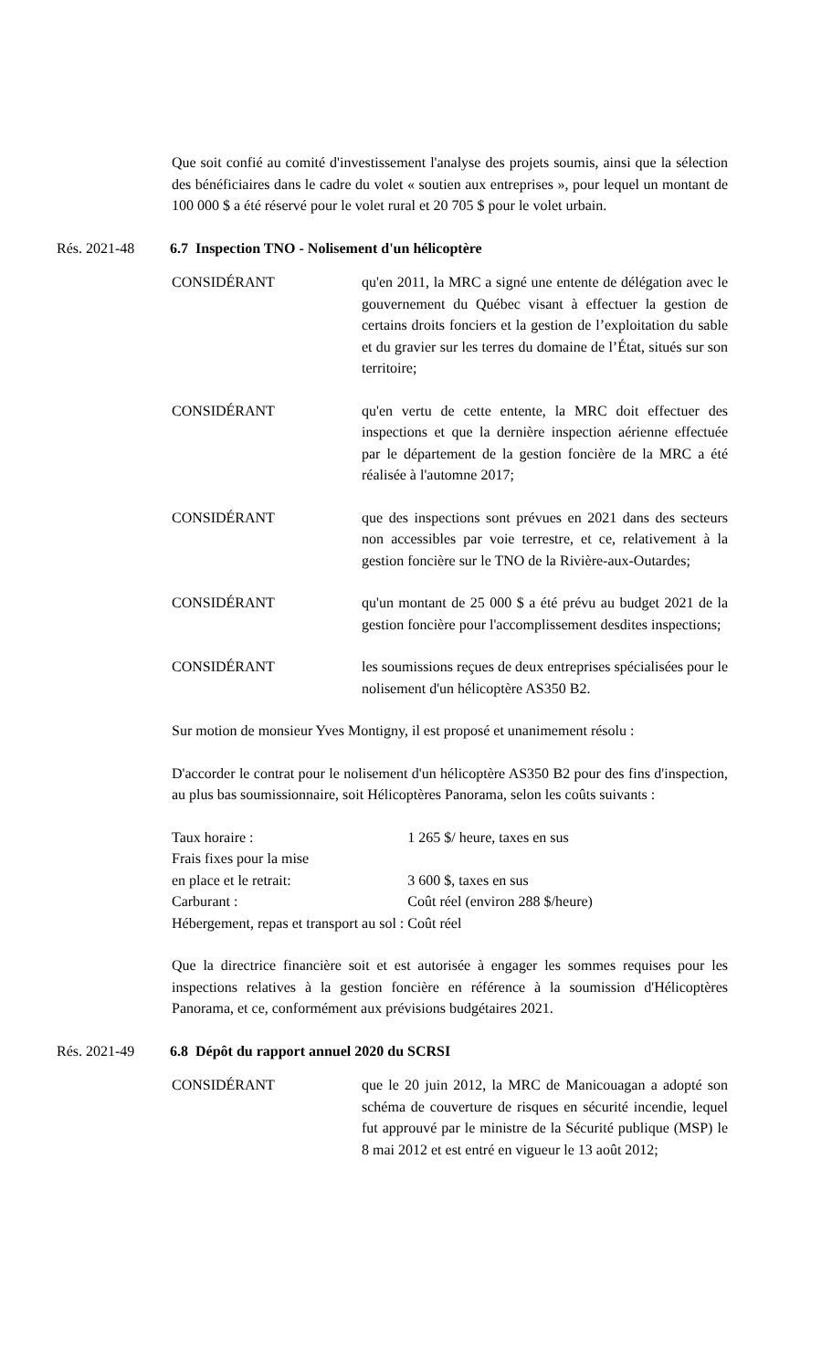Que soit confié au comité d'investissement l'analyse des projets soumis, ainsi que la sélection des bénéficiaires dans le cadre du volet « soutien aux entreprises », pour lequel un montant de 100 000 $ a été réservé pour le volet rural et 20 705 $ pour le volet urbain.
Rés. 2021-48 6.7 Inspection TNO - Nolisement d'un hélicoptère
CONSIDÉRANT qu'en 2011, la MRC a signé une entente de délégation avec le gouvernement du Québec visant à effectuer la gestion de certains droits fonciers et la gestion de l’exploitation du sable et du gravier sur les terres du domaine de l’État, situés sur son territoire;
CONSIDÉRANT qu'en vertu de cette entente, la MRC doit effectuer des inspections et que la dernière inspection aérienne effectuée par le département de la gestion foncière de la MRC a été réalisée à l'automne 2017;
CONSIDÉRANT que des inspections sont prévues en 2021 dans des secteurs non accessibles par voie terrestre, et ce, relativement à la gestion foncière sur le TNO de la Rivière-aux-Outardes;
CONSIDÉRANT qu'un montant de 25 000 $ a été prévu au budget 2021 de la gestion foncière pour l'accomplissement desdites inspections;
CONSIDÉRANT les soumissions reçues de deux entreprises spécialisées pour le nolisement d'un hélicoptère AS350 B2.
Sur motion de monsieur Yves Montigny, il est proposé et unanimement résolu :
D'accorder le contrat pour le nolisement d'un hélicoptère AS350 B2 pour des fins d'inspection, au plus bas soumissionnaire, soit Hélicoptères Panorama, selon les coûts suivants :
| Taux horaire : | 1 265 $/ heure, taxes en sus |
| Frais fixes pour la mise en place et le retrait: | 3 600 $, taxes en sus |
| Carburant : | Coût réel (environ 288 $/heure) |
| Hébergement, repas et transport au sol : | Coût réel |
Que la directrice financière soit et est autorisée à engager les sommes requises pour les inspections relatives à la gestion foncière en référence à la soumission d'Hélicoptères Panorama, et ce, conformément aux prévisions budgétaires 2021.
Rés. 2021-49 6.8 Dépôt du rapport annuel 2020 du SCRSI
CONSIDÉRANT que le 20 juin 2012, la MRC de Manicouagan a adopté son schéma de couverture de risques en sécurité incendie, lequel fut approuvé par le ministre de la Sécurité publique (MSP) le 8 mai 2012 et est entré en vigueur le 13 août 2012;